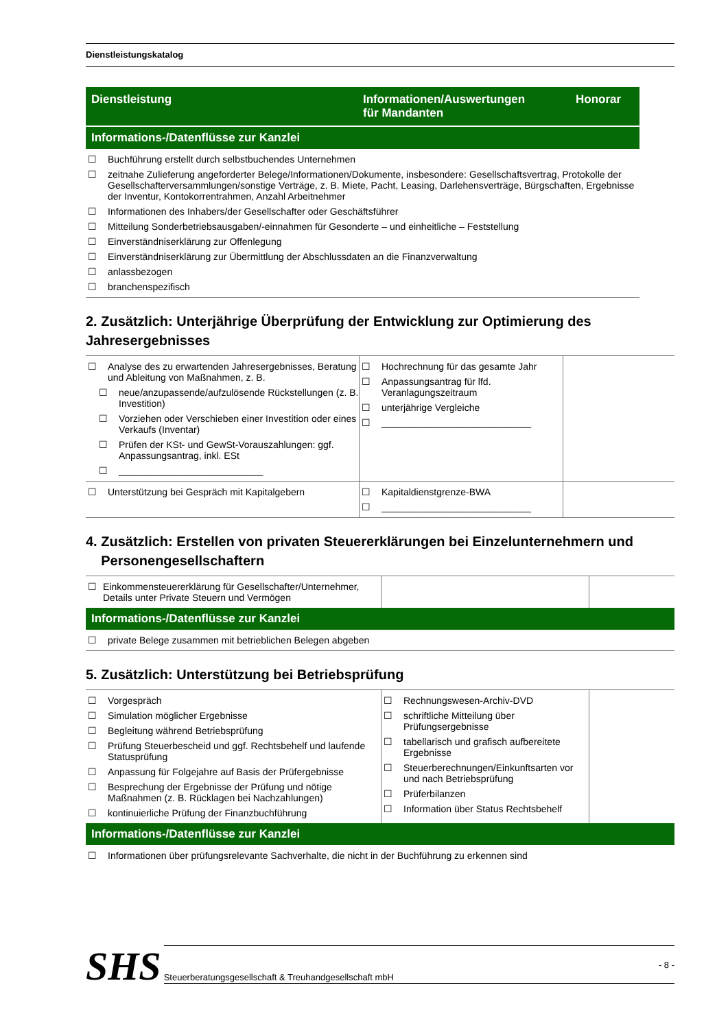Dienstleistungskatalog
| Dienstleistung | Informationen/Auswertungen für Mandanten | Honorar |
Informations-/Datenflüsse zur Kanzlei
☐ Buchführung erstellt durch selbstbuchendes Unternehmen
☐ zeitnahe Zulieferung angeforderter Belege/Informationen/Dokumente, insbesondere: Gesellschaftsvertrag, Protokolle der Gesellschafterversammlungen/sonstige Verträge, z. B. Miete, Pacht, Leasing, Darlehensverträge, Bürgschaften, Ergebnisse der Inventur, Kontokorrentrahmen, Anzahl Arbeitnehmer
☐ Informationen des Inhabers/der Gesellschafter oder Geschäftsführer
☐ Mitteilung Sonderbetriebsausgaben/-einnahmen für Gesonderte – und einheitliche – Feststellung
☐ Einverständniserklärung zur Offenlegung
☐ Einverständniserklärung zur Übermittlung der Abschlussdaten an die Finanzverwaltung
☐ anlassbezogen
☐ branchenspezifisch
2. Zusätzlich: Unterjährige Überprüfung der Entwicklung zur Optimierung des Jahresergebnisses
| ☐ Analyse des zu erwartenden Jahresergebnisses, Beratung und Ableitung von Maßnahmen, z. B. ☐ neue/anzupassende/aufzulösende Rückstellungen (z. B. Investition) ☐ Vorziehen oder Verschieben einer Investition oder eines Verkaufs (Inventar) ☐ Prüfen der KSt- und GewSt-Vorauszahlungen: ggf. Anpassungsantrag, inkl. ESt ☐ ___________________________ | ☐ Hochrechnung für das gesamte Jahr ☐ Anpassungsantrag für lfd. Veranlagungszeitraum ☐ unterjährige Vergleiche ☐ ____________________________ | |
| ☐ Unterstützung bei Gespräch mit Kapitalgebern | ☐ Kapitaldienstgrenze-BWA ☐ ____________________________ | |
4. Zusätzlich: Erstellen von privaten Steuererklärungen bei Einzelunternehmern und
Personengesellschaftern
| ☐ Einkommensteuererklärung für Gesellschafter/Unternehmer, Details unter Private Steuern und Vermögen | | |
Informations-/Datenflüsse zur Kanzlei
☐ private Belege zusammen mit betrieblichen Belegen abgeben
5. Zusätzlich: Unterstützung bei Betriebsprüfung
| ☐ Vorgespräch ☐ Simulation möglicher Ergebnisse ☐ Begleitung während Betriebsprüfung ☐ Prüfung Steuerbescheid und ggf. Rechtsbehelf und laufende Statusprüfung ☐ Anpassung für Folgejahre auf Basis der Prüfergebnisse ☐ Besprechung der Ergebnisse der Prüfung und nötige Maßnahmen (z. B. Rücklagen bei Nachzahlungen) ☐ kontinuierliche Prüfung der Finanzbuchführung | ☐ Rechnungswesen-Archiv-DVD ☐ schriftliche Mitteilung über Prüfungsergebnisse ☐ tabellarisch und grafisch aufbereitete Ergebnisse ☐ Steuerberechnungen/Einkunftsarten vor und nach Betriebsprüfung ☐ Prüferbilanzen ☐ Information über Status Rechtsbehelf | |
Informations-/Datenflüsse zur Kanzlei
☐ Informationen über prüfungsrelevante Sachverhalte, die nicht in der Buchführung zu erkennen sind
SHS
Steuerberatungsgesellschaft & Treuhandgesellschaft mbH - 8 -